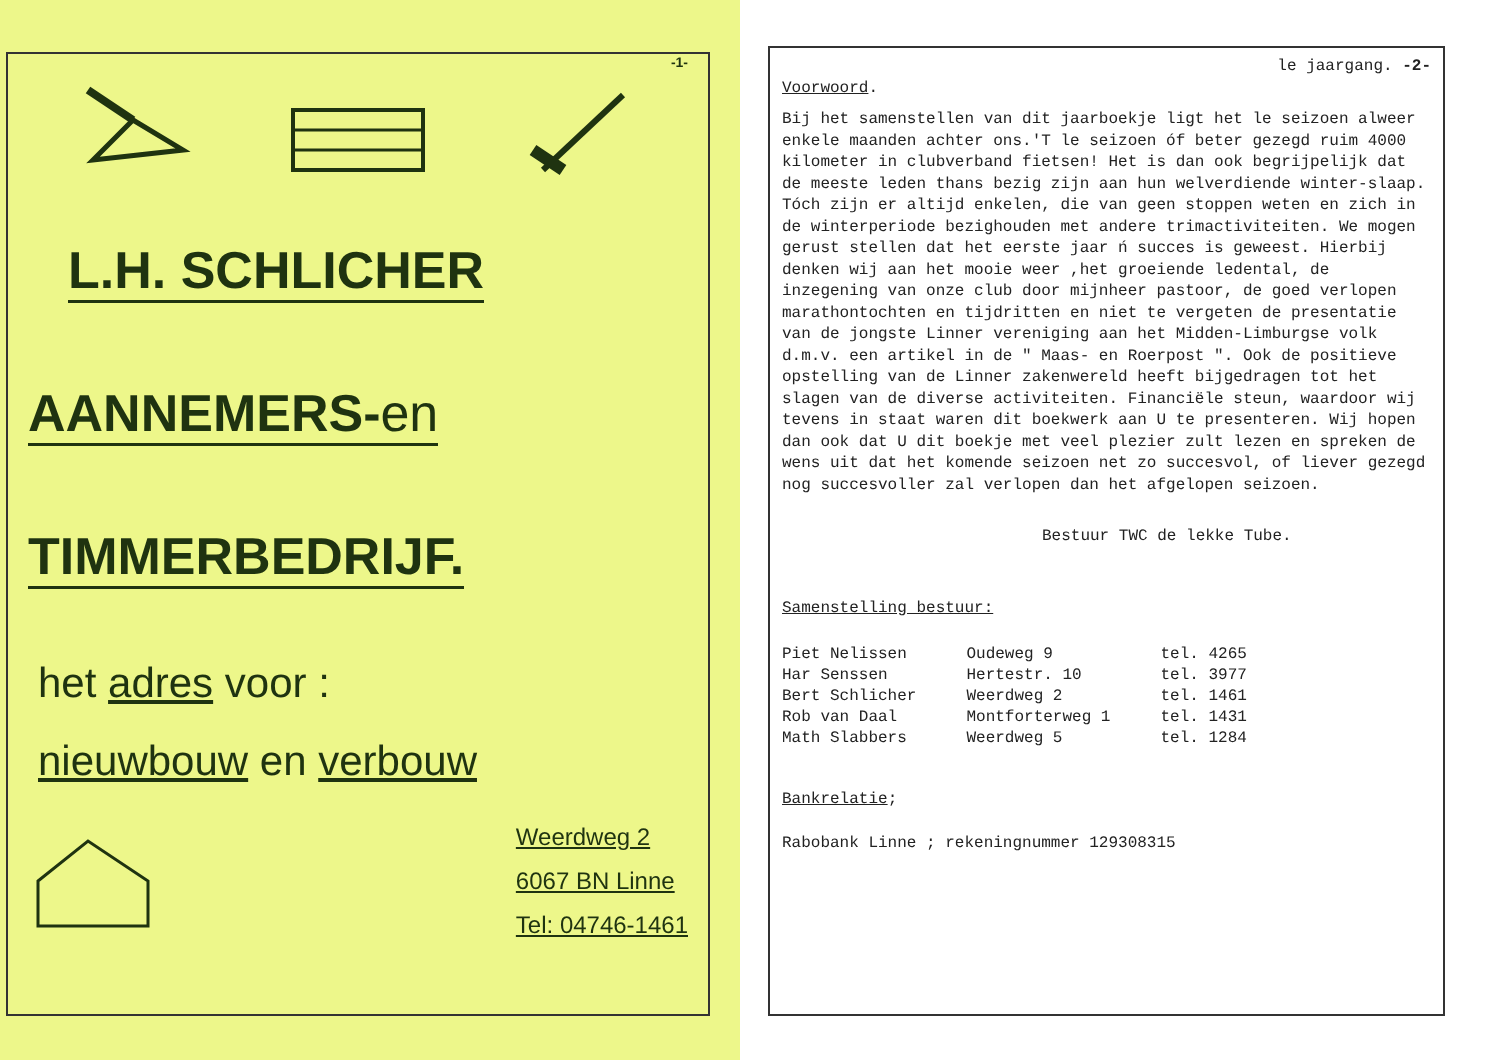-1-
L.H. SCHLICHER
AANNEMERS-en
TIMMERBEDRIJF.
het adres voor :
nieuwbouw en verbouw
Weerdweg 2
6067 BN Linne
Tel: 04746-1461
le jaargang. -2-
Voorwoord.
Bij het samenstellen van dit jaarboekje ligt het le seizoen alweer enkele maanden achter ons.'T le seizoen óf beter gezegd ruim 4000 kilometer in clubverband fietsen! Het is dan ook begrijpelijk dat de meeste leden thans bezig zijn aan hun welverdiende winter-slaap. Tóch zijn er altijd enkelen, die van geen stoppen weten en zich in de winterperiode bezighouden met andere trimactiviteiten. We mogen gerust stellen dat het eerste jaar ń succes is geweest. Hierbij denken wij aan het mooie weer ,het groeiende ledental, de inzegening van onze club door mijnheer pastoor, de goed verlopen marathontochten en tijdritten en niet te vergeten de presentatie van de jongste Linner vereniging aan het Midden-Limburgse volk d.m.v. een artikel in de " Maas- en Roerpost ". Ook de positieve opstelling van de Linner zakenwereld heeft bijgedragen tot het slagen van de diverse activiteiten. Financiële steun, waardoor wij tevens in staat waren dit boekwerk aan U te presenteren. Wij hopen dan ook dat U dit boekje met veel plezier zult lezen en spreken de wens uit dat het komende seizoen net zo succesvol, of liever gezegd nog succesvoller zal verlopen dan het afgelopen seizoen.
Bestuur TWC de lekke Tube.
Samenstelling bestuur:
| Piet Nelissen | Oudeweg 9 | tel. 4265 |
| Har Senssen | Hertestr. 10 | tel. 3977 |
| Bert Schlicher | Weerdweg 2 | tel. 1461 |
| Rob van Daal | Montforterweg 1 | tel. 1431 |
| Math Slabbers | Weerdweg 5 | tel. 1284 |
Bankrelatie;
Rabobank Linne ; rekeningnummer 129308315